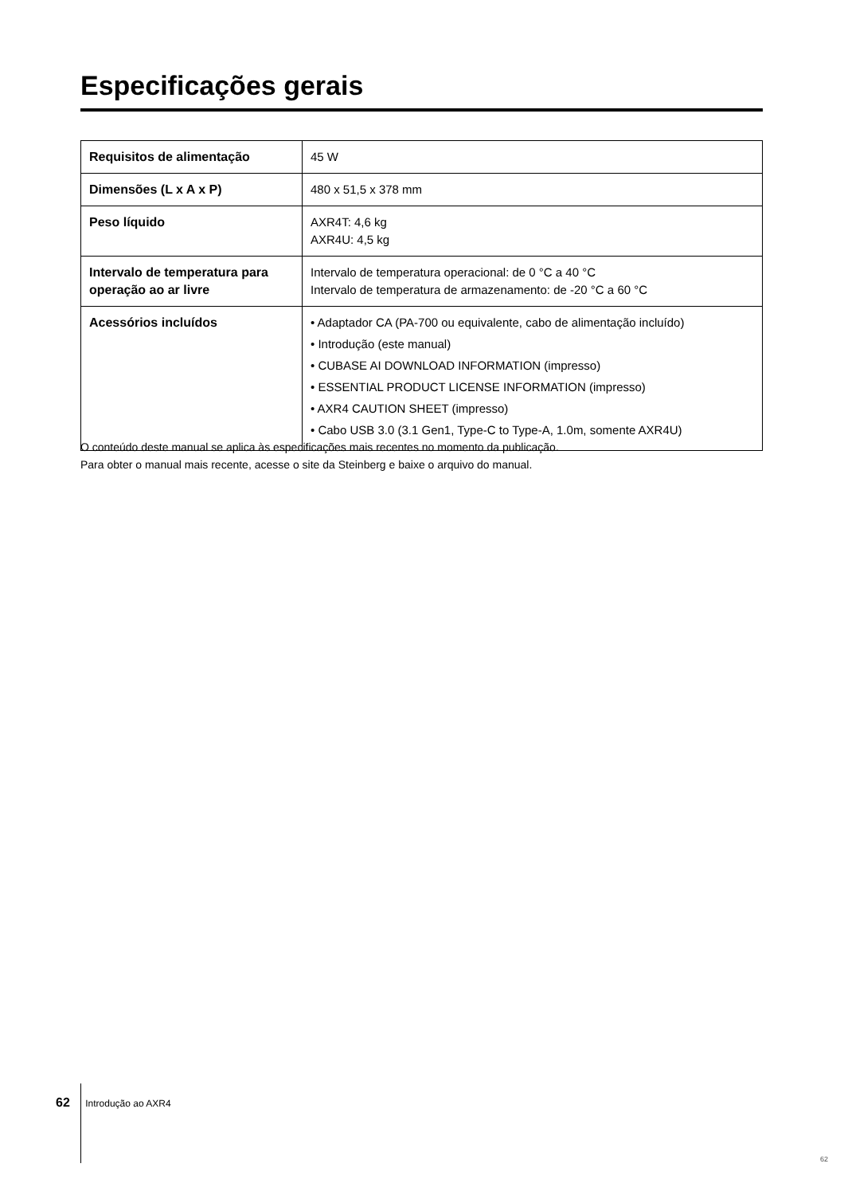Especificações gerais
| Requisitos de alimentação | 45 W |
| Dimensões (L x A x P) | 480 x 51,5 x 378 mm |
| Peso líquido | AXR4T: 4,6 kg AXR4U: 4,5 kg |
| Intervalo de temperatura para operação ao ar livre | Intervalo de temperatura operacional: de 0 °C a 40 °C Intervalo de temperatura de armazenamento: de -20 °C a 60 °C |
| Acessórios incluídos | • Adaptador CA (PA-700 ou equivalente, cabo de alimentação incluído) • Introdução (este manual) • CUBASE AI DOWNLOAD INFORMATION (impresso) • ESSENTIAL PRODUCT LICENSE INFORMATION (impresso) • AXR4 CAUTION SHEET (impresso) • Cabo USB 3.0 (3.1 Gen1, Type-C to Type-A, 1.0m, somente AXR4U) |
O conteúdo deste manual se aplica às especificações mais recentes no momento da publicação.
Para obter o manual mais recente, acesse o site da Steinberg e baixe o arquivo do manual.
62 Introdução ao AXR4
62